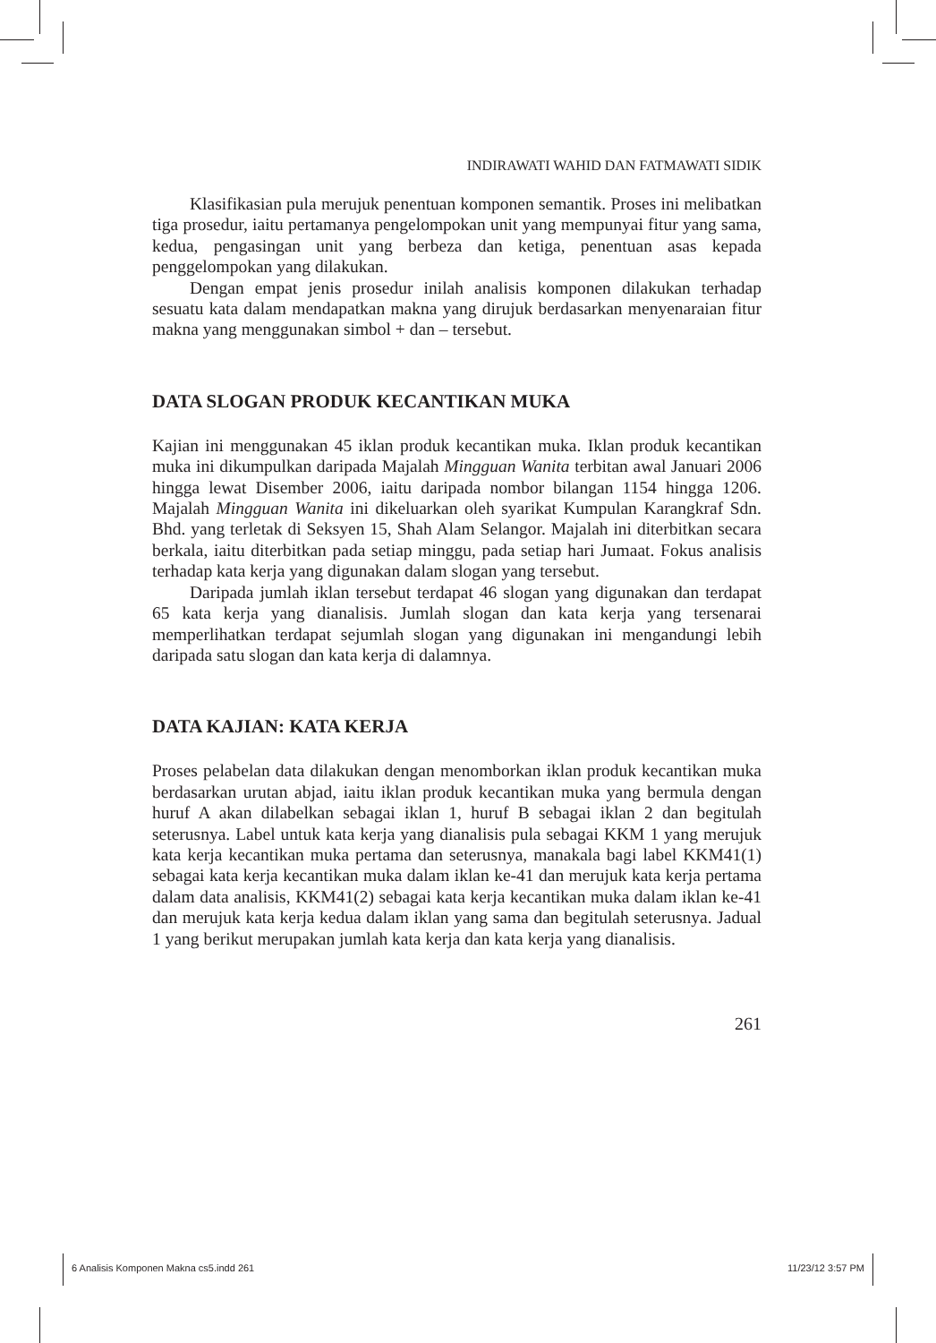INDIRAWATI WAHID DAN FATMAWATI SIDIK
Klasifikasian pula merujuk penentuan komponen semantik. Proses ini melibatkan tiga prosedur, iaitu pertamanya pengelompokan unit yang mempunyai fitur yang sama, kedua, pengasingan unit yang berbeza dan ketiga, penentuan asas kepada penggelompokan yang dilakukan.
Dengan empat jenis prosedur inilah analisis komponen dilakukan terhadap sesuatu kata dalam mendapatkan makna yang dirujuk berdasarkan menyenaraian fitur makna yang menggunakan simbol + dan – tersebut.
DATA SLOGAN PRODUK KECANTIKAN MUKA
Kajian ini menggunakan 45 iklan produk kecantikan muka. Iklan produk kecantikan muka ini dikumpulkan daripada Majalah Mingguan Wanita terbitan awal Januari 2006 hingga lewat Disember 2006, iaitu daripada nombor bilangan 1154 hingga 1206. Majalah Mingguan Wanita ini dikeluarkan oleh syarikat Kumpulan Karangkraf Sdn. Bhd. yang terletak di Seksyen 15, Shah Alam Selangor. Majalah ini diterbitkan secara berkala, iaitu diterbitkan pada setiap minggu, pada setiap hari Jumaat. Fokus analisis terhadap kata kerja yang digunakan dalam slogan yang tersebut.
Daripada jumlah iklan tersebut terdapat 46 slogan yang digunakan dan terdapat 65 kata kerja yang dianalisis. Jumlah slogan dan kata kerja yang tersenarai memperlihatkan terdapat sejumlah slogan yang digunakan ini mengandungi lebih daripada satu slogan dan kata kerja di dalamnya.
DATA KAJIAN: KATA KERJA
Proses pelabelan data dilakukan dengan menomborkan iklan produk kecantikan muka berdasarkan urutan abjad, iaitu iklan produk kecantikan muka yang bermula dengan huruf A akan dilabelkan sebagai iklan 1, huruf B sebagai iklan 2 dan begitulah seterusnya. Label untuk kata kerja yang dianalisis pula sebagai KKM 1 yang merujuk kata kerja kecantikan muka pertama dan seterusnya, manakala bagi label KKM41(1) sebagai kata kerja kecantikan muka dalam iklan ke-41 dan merujuk kata kerja pertama dalam data analisis, KKM41(2) sebagai kata kerja kecantikan muka dalam iklan ke-41 dan merujuk kata kerja kedua dalam iklan yang sama dan begitulah seterusnya. Jadual 1 yang berikut merupakan jumlah kata kerja dan kata kerja yang dianalisis.
261
6 Analisis Komponen Makna cs5.indd 261 11/23/12 3:57 PM